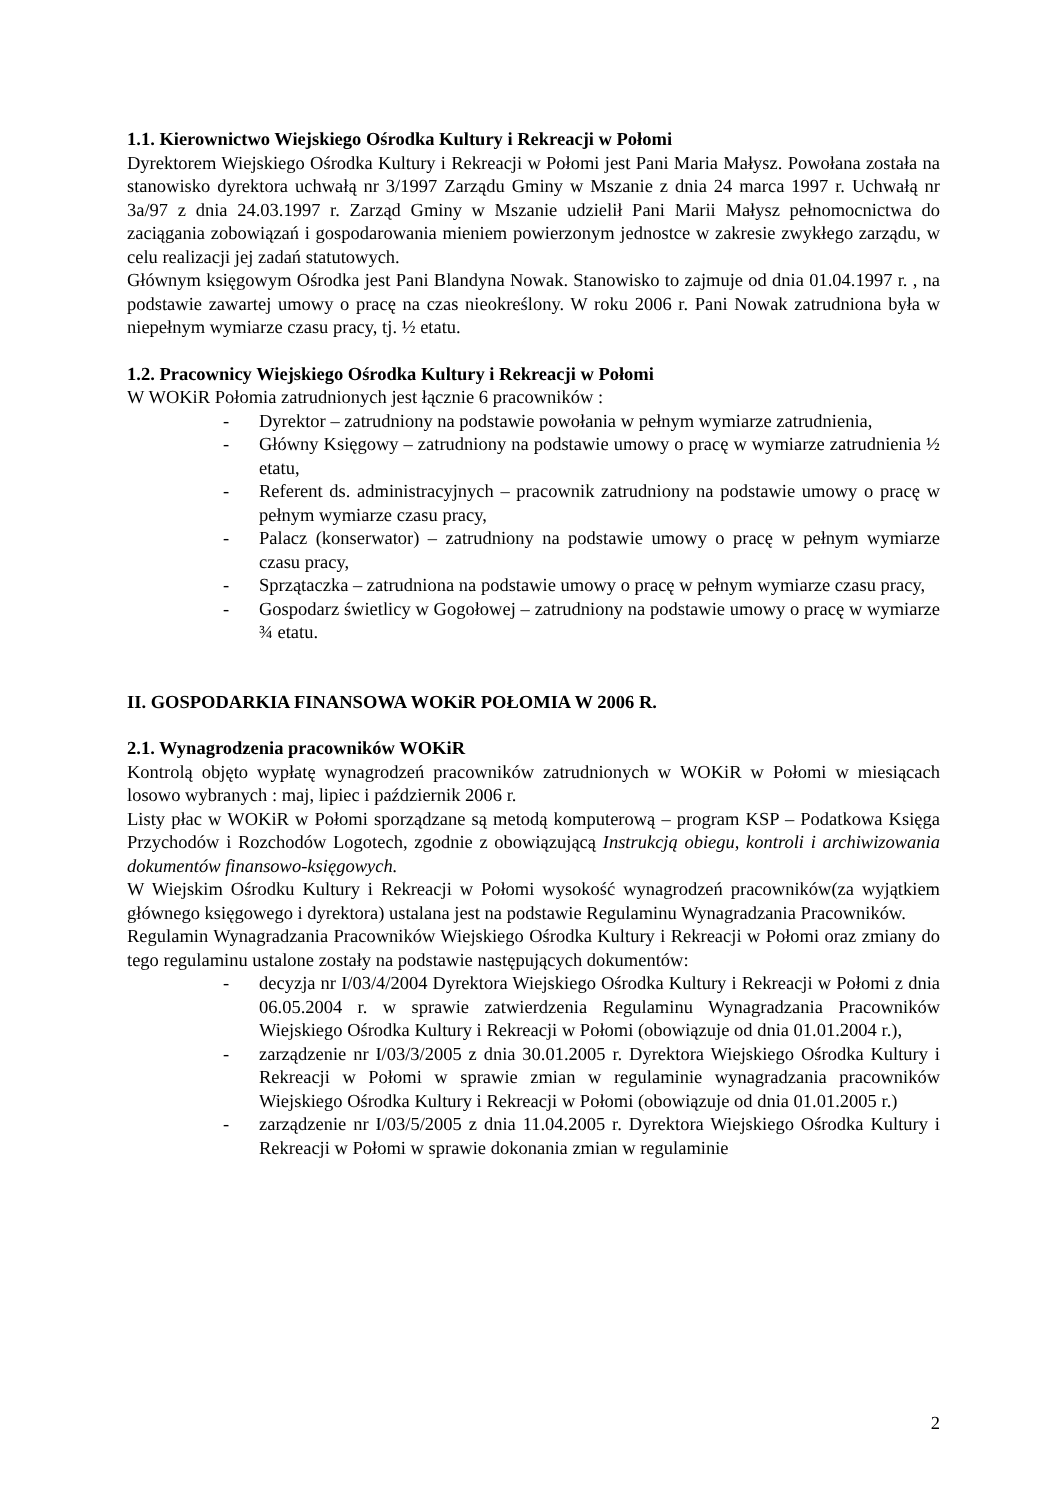1.1. Kierownictwo Wiejskiego Ośrodka Kultury i Rekreacji w Połomi
Dyrektorem Wiejskiego Ośrodka Kultury i Rekreacji w Połomi jest Pani Maria Małysz. Powołana została na stanowisko dyrektora uchwałą nr 3/1997 Zarządu Gminy w Mszanie z dnia 24 marca 1997 r. Uchwałą nr 3a/97 z dnia 24.03.1997 r. Zarząd Gminy w Mszanie udzielił Pani Marii Małysz pełnomocnictwa do zaciągania zobowiązań i gospodarowania mieniem powierzonym jednostce w zakresie zwykłego zarządu, w celu realizacji jej zadań statutowych.
Głównym księgowym Ośrodka jest Pani Blandyna Nowak. Stanowisko to zajmuje od dnia 01.04.1997 r. , na podstawie zawartej umowy o pracę na czas nieokreślony. W roku 2006 r. Pani Nowak zatrudniona była w niepełnym wymiarze czasu pracy, tj. ½ etatu.
1.2. Pracownicy Wiejskiego Ośrodka Kultury i Rekreacji w Połomi
W WOKiR Połomia zatrudnionych jest łącznie 6 pracowników :
- Dyrektor – zatrudniony na podstawie powołania w pełnym wymiarze zatrudnienia,
- Główny Księgowy – zatrudniony na podstawie umowy o pracę w wymiarze zatrudnienia ½ etatu,
- Referent ds. administracyjnych – pracownik zatrudniony na podstawie umowy o pracę w pełnym wymiarze czasu pracy,
- Palacz (konserwator) – zatrudniony na podstawie umowy o pracę w pełnym wymiarze czasu pracy,
- Sprzątaczka – zatrudniona na podstawie umowy o pracę w pełnym wymiarze czasu pracy,
- Gospodarz świetlicy w Gogołowej – zatrudniony na podstawie umowy o pracę w wymiarze ¾ etatu.
II. GOSPODARKIA FINANSOWA WOKiR POŁOMIA W 2006 R.
2.1. Wynagrodzenia pracowników WOKiR
Kontrolą objęto wypłatę wynagrodzeń pracowników zatrudnionych w WOKiR w Połomi w miesiącach losowo wybranych : maj, lipiec i październik 2006 r.
Listy płac w WOKiR w Połomi sporządzane są metodą komputerową – program KSP – Podatkowa Księga Przychodów i Rozchodów Logotech, zgodnie z obowiązującą Instrukcją obiegu, kontroli i archiwizowania dokumentów finansowo-księgowych.
W Wiejskim Ośrodku Kultury i Rekreacji w Połomi wysokość wynagrodzeń pracowników(za wyjątkiem głównego księgowego i dyrektora) ustalana jest na podstawie Regulaminu Wynagradzania Pracowników.
Regulamin Wynagradzania Pracowników Wiejskiego Ośrodka Kultury i Rekreacji w Połomi oraz zmiany do tego regulaminu ustalone zostały na podstawie następujących dokumentów:
- decyzja nr I/03/4/2004 Dyrektora Wiejskiego Ośrodka Kultury i Rekreacji w Połomi z dnia 06.05.2004 r. w sprawie zatwierdzenia Regulaminu Wynagradzania Pracowników Wiejskiego Ośrodka Kultury i Rekreacji w Połomi (obowiązuje od dnia 01.01.2004 r.),
- zarządzenie nr I/03/3/2005 z dnia 30.01.2005 r. Dyrektora Wiejskiego Ośrodka Kultury i Rekreacji w Połomi w sprawie zmian w regulaminie wynagradzania pracowników Wiejskiego Ośrodka Kultury i Rekreacji w Połomi (obowiązuje od dnia 01.01.2005 r.)
- zarządzenie nr I/03/5/2005 z dnia 11.04.2005 r. Dyrektora Wiejskiego Ośrodka Kultury i Rekreacji w Połomi w sprawie dokonania zmian w regulaminie
2